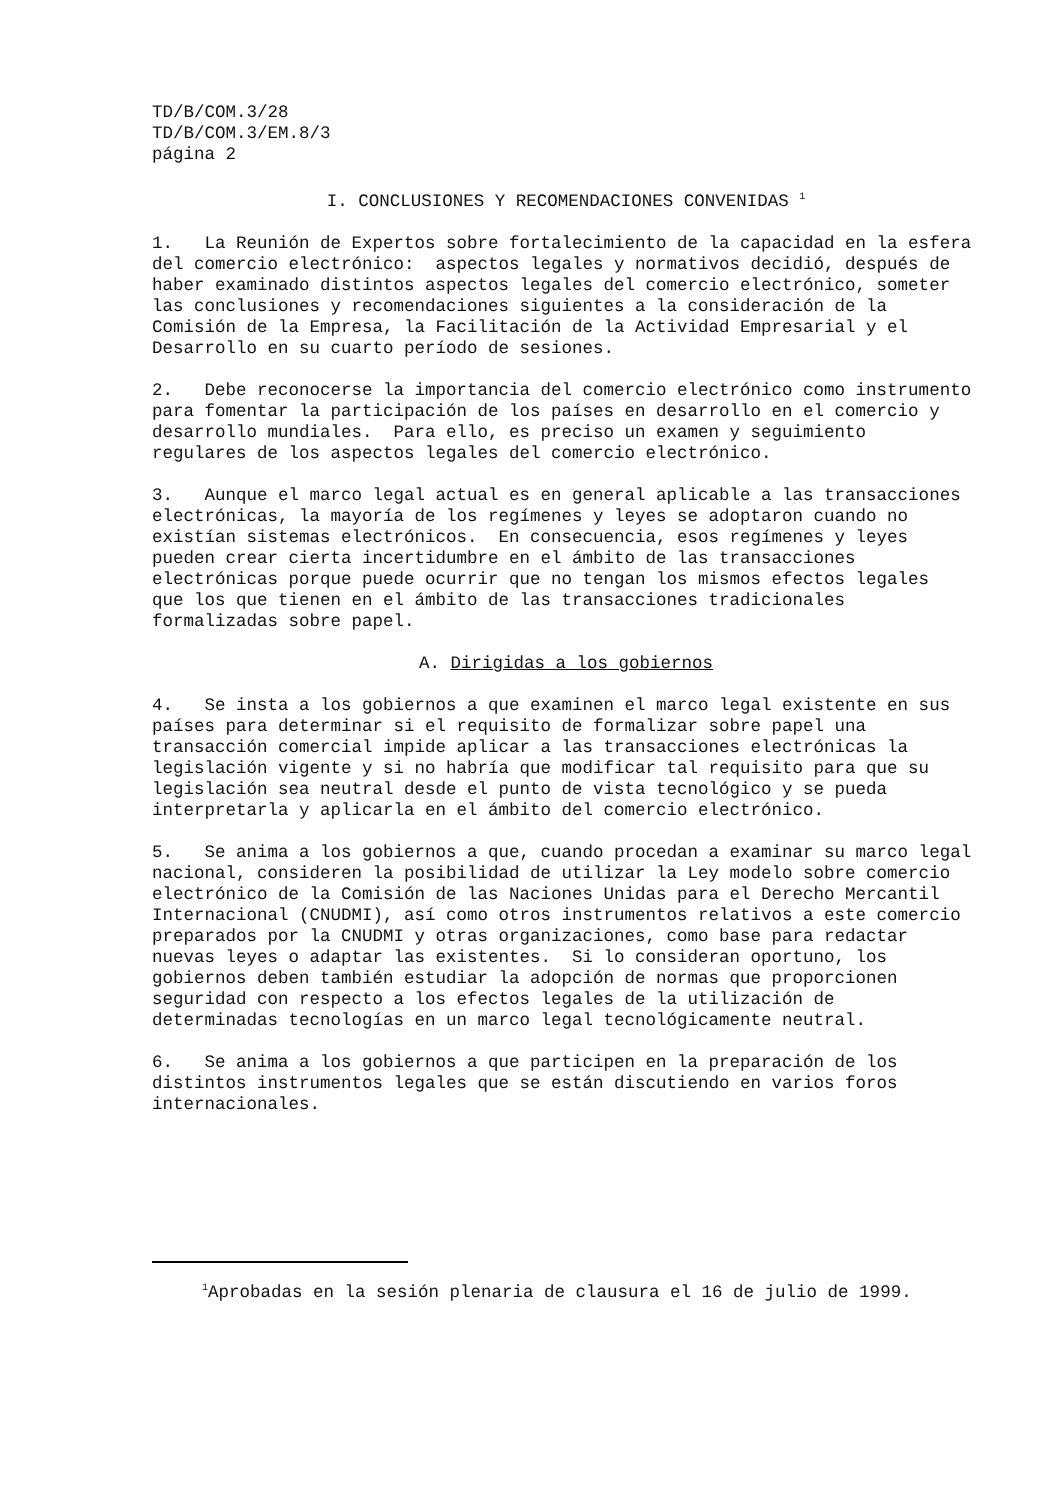TD/B/COM.3/28 TD/B/COM.3/EM.8/3 página 2
I. CONCLUSIONES Y RECOMENDACIONES CONVENIDAS <sup>1</sup>
1. La Reunión de Expertos sobre fortalecimiento de la capacidad en la esfera del comercio electrónico: aspectos legales y normativos decidió, después de haber examinado distintos aspectos legales del comercio electrónico, someter las conclusiones y recomendaciones siguientes a la consideración de la Comisión de la Empresa, la Facilitación de la Actividad Empresarial y el Desarrollo en su cuarto período de sesiones.
2. Debe reconocerse la importancia del comercio electrónico como instrumento para fomentar la participación de los países en desarrollo en el comercio y desarrollo mundiales. Para ello, es preciso un examen y seguimiento regulares de los aspectos legales del comercio electrónico.
3. Aunque el marco legal actual es en general aplicable a las transacciones electrónicas, la mayoría de los regímenes y leyes se adoptaron cuando no existían sistemas electrónicos. En consecuencia, esos regímenes y leyes pueden crear cierta incertidumbre en el ámbito de las transacciones electrónicas porque puede ocurrir que no tengan los mismos efectos legales que los que tienen en el ámbito de las transacciones tradicionales formalizadas sobre papel.
A. Dirigidas a los gobiernos
4. Se insta a los gobiernos a que examinen el marco legal existente en sus países para determinar si el requisito de formalizar sobre papel una transacción comercial impide aplicar a las transacciones electrónicas la legislación vigente y si no habría que modificar tal requisito para que su legislación sea neutral desde el punto de vista tecnológico y se pueda interpretarla y aplicarla en el ámbito del comercio electrónico.
5. Se anima a los gobiernos a que, cuando procedan a examinar su marco legal nacional, consideren la posibilidad de utilizar la Ley modelo sobre comercio electrónico de la Comisión de las Naciones Unidas para el Derecho Mercantil Internacional (CNUDMI), así como otros instrumentos relativos a este comercio preparados por la CNUDMI y otras organizaciones, como base para redactar nuevas leyes o adaptar las existentes. Si lo consideran oportuno, los gobiernos deben también estudiar la adopción de normas que proporcionen seguridad con respecto a los efectos legales de la utilización de determinadas tecnologías en un marco legal tecnológicamente neutral.
6. Se anima a los gobiernos a que participen en la preparación de los distintos instrumentos legales que se están discutiendo en varios foros internacionales.
<sup>1</sup> Aprobadas en la sesión plenaria de clausura el 16 de julio de 1999.